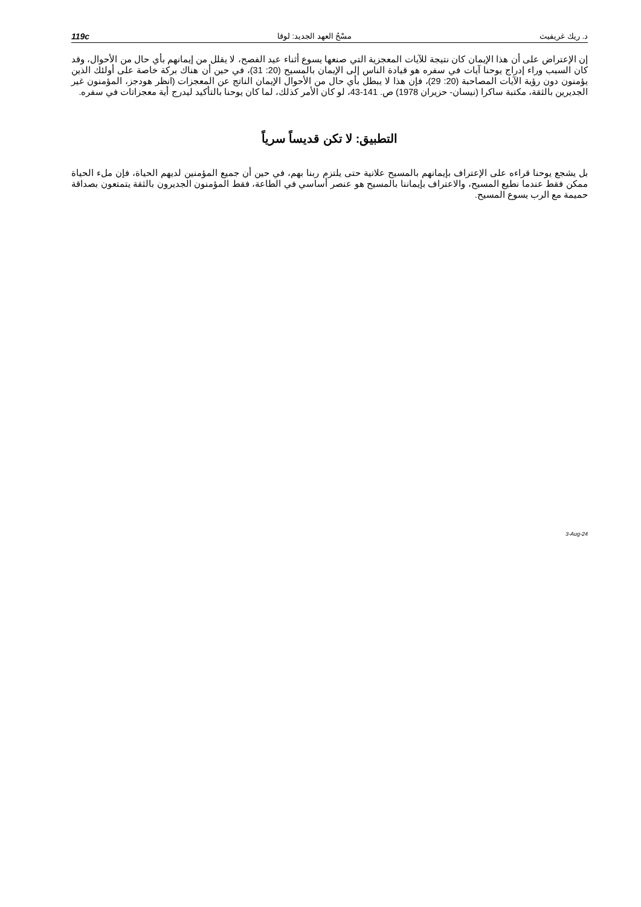د. ريك غريفيث مسْحُ العهد الجديد: لوقا 119c
إن الإعتراض على أن هذا الإيمان كان نتيجة للآيات المعجزية التي صنعها يسوع أثناء عيد الفصح، لا يقلل من إيمانهم بأي حال من الأحوال، وقد كان السبب وراء إدراج يوحنا آيات في سفره هو قيادة الناس إلى الإيمان بالمسيح (20: 31)، في حين أن هناك بركة خاصة على أولئك الذين يؤمنون دون رؤية الآيات المصاحبة (20: 29)، فإن هذا لا يبطل بأي حال من الأحوال الإيمان الناتج عن المعجزات (انظر هودجز، المؤمنون غير الجديرين بالثقة، مكتبة ساكرا (نيسان- حزيران 1978) ص. 141-43، لو كان الأمر كذلك، لما كان يوحنا بالتأكيد ليدرج أية معجزاتات في سفره.
التطبيق: لا تكن قديساً سرياً
بل يشجع يوحنا قراءه على الإعتراف بإيمانهم بالمسيح علانية حتى يلتزم ربنا بهم، في حين أن جميع المؤمنين لديهم الحياة، فإن ملء الحياة ممكن فقط عندما نطيع المسيح، والاعتراف بإيماننا بالمسيح هو عنصر أساسي في الطاعة، فقط المؤمنون الجديرون بالثقة يتمتعون بصداقة حميمة مع الرب يسوع المسيح.
3-Aug-24